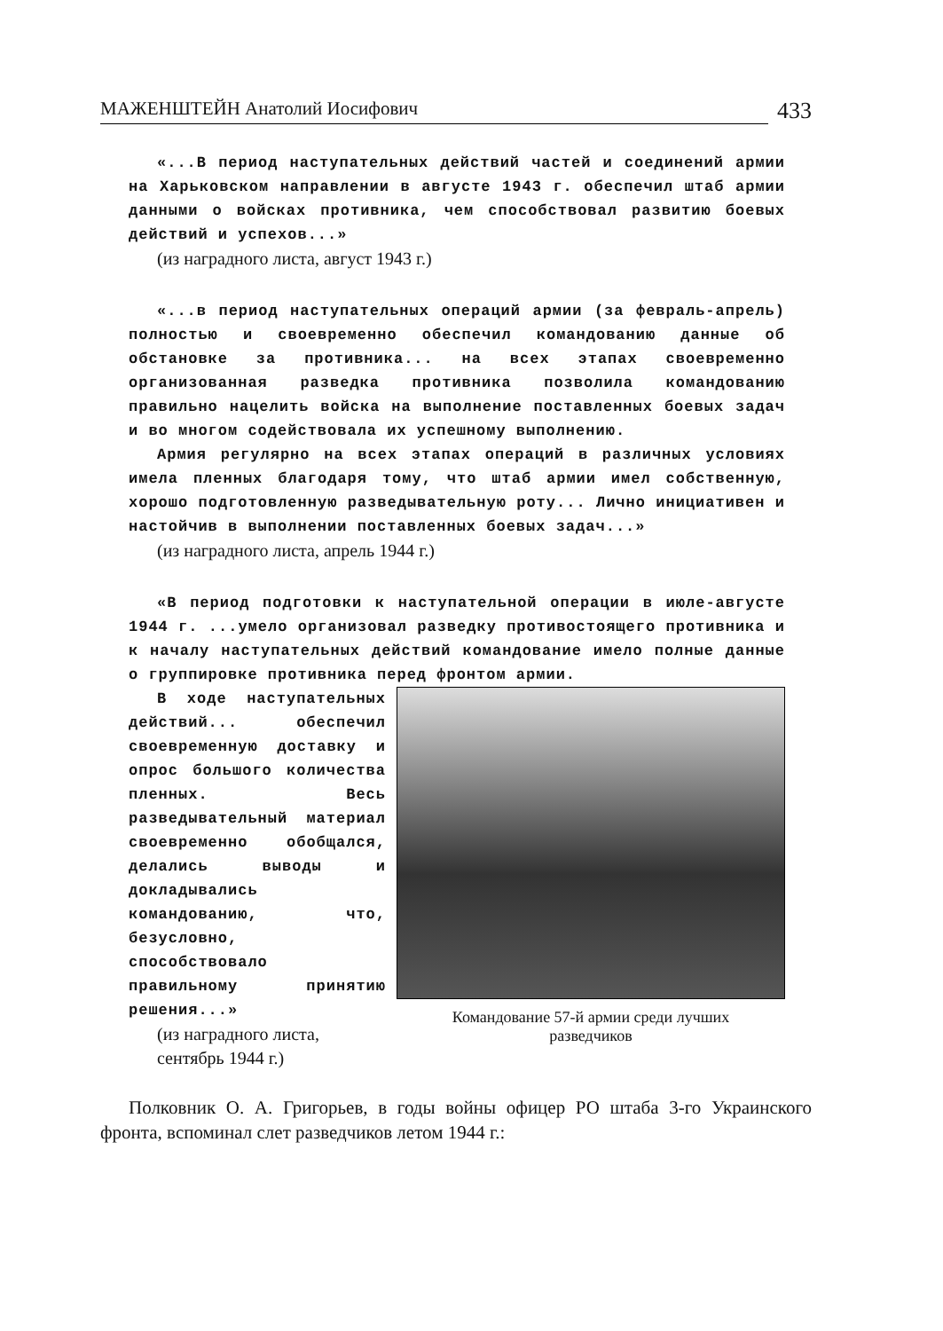МАЖЕНШТЕЙН Анатолий Иосифович 433
«...В период наступательных действий частей и соединений армии на Харьковском направлении в августе 1943 г. обеспечил штаб армии данными о войсках противника, чем способствовал развитию боевых действий и успехов...»
(из наградного листа, август 1943 г.)
«...в период наступательных операций армии (за февраль-апрель) полностью и своевременно обеспечил командованию данные об обстановке за противника... на всех этапах своевременно организованная разведка противника позволила командованию правильно нацелить войска на выполнение поставленных боевых задач и во многом содействовала их успешному выполнению.
Армия регулярно на всех этапах операций в различных условиях имела пленных благодаря тому, что штаб армии имел собственную, хорошо подготовленную разведывательную роту... Лично инициативен и настойчив в выполнении поставленных боевых задач...»
(из наградного листа, апрель 1944 г.)
«В период подготовки к наступательной операции в июле-августе 1944 г. ...умело организовал разведку противостоящего противника и к началу наступательных действий командование имело полные данные о группировке противника перед фронтом армии.
В ходе наступательных действий... обеспечил своевременную доставку и опрос большого количества пленных. Весь разведывательный материал своевременно обобщался, делались выводы и докладывались командованию, что, безусловно, способствовало правильному принятию решения...»
(из наградного листа, сентябрь 1944 г.)
Командование 57-й армии среди лучших
разведчиков
Полковник О. А. Григорьев, в годы войны офицер РО штаба 3-го Украинского фронта, вспоминал слет разведчиков летом 1944 г.: